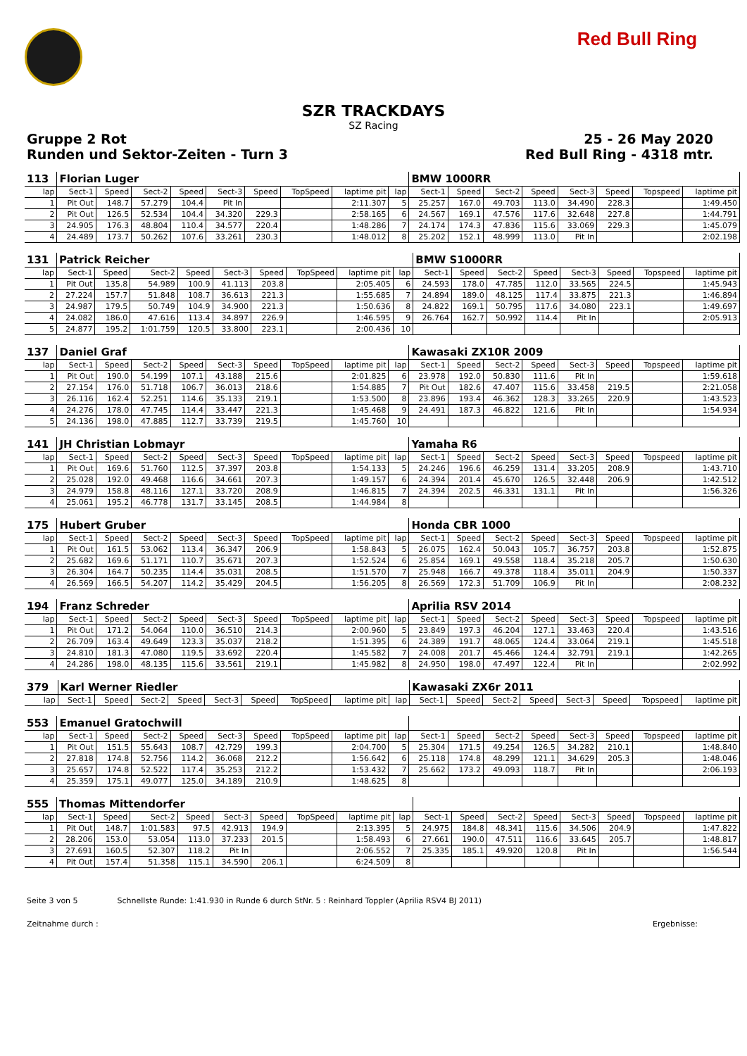Red Bull Ring
SZR TRACKDAYS
SZ Racing
Gruppe 2 Rot 25 - 26 May 2020
Runden und Sektor-Zeiten - Turn 3 Red Bull Ring - 4318 mtr.
| 113 | Florian Luger | | | | | | | | | BMW 1000RR | | | | | | | |
| lap | Sect-1 | Speed | Sect-2 | Speed | Sect-3 | Speed | TopSpeed | laptime pit | lap | Sect-1 | Speed | Sect-2 | Speed | Sect-3 | Speed | Topspeed | laptime pit |
| 1 | Pit Out | 148.7 | 57.279 | 104.4 | Pit In | | | 2:11.307 | 5 | 25.257 | 167.0 | 49.703 | 113.0 | 34.490 | 228.3 | | 1:49.450 |
| 2 | Pit Out | 126.5 | 52.534 | 104.4 | 34.320 | 229.3 | | 2:58.165 | 6 | 24.567 | 169.1 | 47.576 | 117.6 | 32.648 | 227.8 | | 1:44.791 |
| 3 | 24.905 | 176.3 | 48.804 | 110.4 | 34.577 | 220.4 | | 1:48.286 | 7 | 24.174 | 174.3 | 47.836 | 115.6 | 33.069 | 229.3 | | 1:45.079 |
| 4 | 24.489 | 173.7 | 50.262 | 107.6 | 33.261 | 230.3 | | 1:48.012 | 8 | 25.202 | 152.1 | 48.999 | 113.0 | Pit In | | | 2:02.198 |
| 131 | Patrick Reicher | | | | | | | | | BMW S1000RR | | | | | | | |
| lap | Sect-1 | Speed | Sect-2 | Speed | Sect-3 | Speed | TopSpeed | laptime pit | lap | Sect-1 | Speed | Sect-2 | Speed | Sect-3 | Speed | Topspeed | laptime pit |
| 1 | Pit Out | 135.8 | 54.989 | 100.9 | 41.113 | 203.8 | | 2:05.405 | 6 | 24.593 | 178.0 | 47.785 | 112.0 | 33.565 | 224.5 | | 1:45.943 |
| 2 | 27.224 | 157.7 | 51.848 | 108.7 | 36.613 | 221.3 | | 1:55.685 | 7 | 24.894 | 189.0 | 48.125 | 117.4 | 33.875 | 221.3 | | 1:46.894 |
| 3 | 24.987 | 179.5 | 50.749 | 104.9 | 34.900 | 221.3 | | 1:50.636 | 8 | 24.822 | 169.1 | 50.795 | 117.6 | 34.080 | 223.1 | | 1:49.697 |
| 4 | 24.082 | 186.0 | 47.616 | 113.4 | 34.897 | 226.9 | | 1:46.595 | 9 | 26.764 | 162.7 | 50.992 | 114.4 | Pit In | | | 2:05.913 |
| 5 | 24.877 | 195.2 | 1:01.759 | 120.5 | 33.800 | 223.1 | | 2:00.436 | 10 | | | | | | | | |
| 137 | Daniel Graf | | | | | | | | | Kawasaki ZX10R 2009 | | | | | | | |
| lap | Sect-1 | Speed | Sect-2 | Speed | Sect-3 | Speed | TopSpeed | laptime pit | lap | Sect-1 | Speed | Sect-2 | Speed | Sect-3 | Speed | Topspeed | laptime pit |
| 1 | Pit Out | 190.0 | 54.199 | 107.1 | 43.188 | 215.6 | | 2:01.825 | 6 | 23.978 | 192.0 | 50.830 | 111.6 | Pit In | | | 1:59.618 |
| 2 | 27.154 | 176.0 | 51.718 | 106.7 | 36.013 | 218.6 | | 1:54.885 | 7 | Pit Out | 182.6 | 47.407 | 115.6 | 33.458 | 219.5 | | 2:21.058 |
| 3 | 26.116 | 162.4 | 52.251 | 114.6 | 35.133 | 219.1 | | 1:53.500 | 8 | 23.896 | 193.4 | 46.362 | 128.3 | 33.265 | 220.9 | | 1:43.523 |
| 4 | 24.276 | 178.0 | 47.745 | 114.4 | 33.447 | 221.3 | | 1:45.468 | 9 | 24.491 | 187.3 | 46.822 | 121.6 | Pit In | | | 1:54.934 |
| 5 | 24.136 | 198.0 | 47.885 | 112.7 | 33.739 | 219.5 | | 1:45.760 | 10 | | | | | | | | |
| 141 | JH Christian Lobmayr | | | | | | | | | Yamaha R6 | | | | | | | |
| lap | Sect-1 | Speed | Sect-2 | Speed | Sect-3 | Speed | TopSpeed | laptime pit | lap | Sect-1 | Speed | Sect-2 | Speed | Sect-3 | Speed | Topspeed | laptime pit |
| 1 | Pit Out | 169.6 | 51.760 | 112.5 | 37.397 | 203.8 | | 1:54.133 | 5 | 24.246 | 196.6 | 46.259 | 131.4 | 33.205 | 208.9 | | 1:43.710 |
| 2 | 25.028 | 192.0 | 49.468 | 116.6 | 34.661 | 207.3 | | 1:49.157 | 6 | 24.394 | 201.4 | 45.670 | 126.5 | 32.448 | 206.9 | | 1:42.512 |
| 3 | 24.979 | 158.8 | 48.116 | 127.1 | 33.720 | 208.9 | | 1:46.815 | 7 | 24.394 | 202.5 | 46.331 | 131.1 | Pit In | | | 1:56.326 |
| 4 | 25.061 | 195.2 | 46.778 | 131.7 | 33.145 | 208.5 | | 1:44.984 | 8 | | | | | | | | |
| 175 | Hubert Gruber | | | | | | | | | Honda CBR 1000 | | | | | | | |
| lap | Sect-1 | Speed | Sect-2 | Speed | Sect-3 | Speed | TopSpeed | laptime pit | lap | Sect-1 | Speed | Sect-2 | Speed | Sect-3 | Speed | Topspeed | laptime pit |
| 1 | Pit Out | 161.5 | 53.062 | 113.4 | 36.347 | 206.9 | | 1:58.843 | 5 | 26.075 | 162.4 | 50.043 | 105.7 | 36.757 | 203.8 | | 1:52.875 |
| 2 | 25.682 | 169.6 | 51.171 | 110.7 | 35.671 | 207.3 | | 1:52.524 | 6 | 25.854 | 169.1 | 49.558 | 118.4 | 35.218 | 205.7 | | 1:50.630 |
| 3 | 26.304 | 164.7 | 50.235 | 114.4 | 35.031 | 208.5 | | 1:51.570 | 7 | 25.948 | 166.7 | 49.378 | 118.4 | 35.011 | 204.9 | | 1:50.337 |
| 4 | 26.569 | 166.5 | 54.207 | 114.2 | 35.429 | 204.5 | | 1:56.205 | 8 | 26.569 | 172.3 | 51.709 | 106.9 | Pit In | | | 2:08.232 |
| 194 | Franz Schreder | | | | | | | | | Aprilia RSV 2014 | | | | | | | |
| lap | Sect-1 | Speed | Sect-2 | Speed | Sect-3 | Speed | TopSpeed | laptime pit | lap | Sect-1 | Speed | Sect-2 | Speed | Sect-3 | Speed | Topspeed | laptime pit |
| 1 | Pit Out | 171.2 | 54.064 | 110.0 | 36.510 | 214.3 | | 2:00.960 | 5 | 23.849 | 197.3 | 46.204 | 127.1 | 33.463 | 220.4 | | 1:43.516 |
| 2 | 26.709 | 163.4 | 49.649 | 123.3 | 35.037 | 218.2 | | 1:51.395 | 6 | 24.389 | 191.7 | 48.065 | 124.4 | 33.064 | 219.1 | | 1:45.518 |
| 3 | 24.810 | 181.3 | 47.080 | 119.5 | 33.692 | 220.4 | | 1:45.582 | 7 | 24.008 | 201.7 | 45.466 | 124.4 | 32.791 | 219.1 | | 1:42.265 |
| 4 | 24.286 | 198.0 | 48.135 | 115.6 | 33.561 | 219.1 | | 1:45.982 | 8 | 24.950 | 198.0 | 47.497 | 122.4 | Pit In | | | 2:02.992 |
| 379 | Karl Werner Riedler | | | | | | | | | Kawasaki ZX6r 2011 | | | | | | | |
| lap | Sect-1 | Speed | Sect-2 | Speed | Sect-3 | Speed | TopSpeed | laptime pit | lap | Sect-1 | Speed | Sect-2 | Speed | Sect-3 | Speed | Topspeed | laptime pit |
| 553 | Emanuel Gratochwill | | | | | | | | | | | | | | | | |
| lap | Sect-1 | Speed | Sect-2 | Speed | Sect-3 | Speed | TopSpeed | laptime pit | lap | Sect-1 | Speed | Sect-2 | Speed | Sect-3 | Speed | Topspeed | laptime pit |
| 1 | Pit Out | 151.5 | 55.643 | 108.7 | 42.729 | 199.3 | | 2:04.700 | 5 | 25.304 | 171.5 | 49.254 | 126.5 | 34.282 | 210.1 | | 1:48.840 |
| 2 | 27.818 | 174.8 | 52.756 | 114.2 | 36.068 | 212.2 | | 1:56.642 | 6 | 25.118 | 174.8 | 48.299 | 121.1 | 34.629 | 205.3 | | 1:48.046 |
| 3 | 25.657 | 174.8 | 52.522 | 117.4 | 35.253 | 212.2 | | 1:53.432 | 7 | 25.662 | 173.2 | 49.093 | 118.7 | Pit In | | | 2:06.193 |
| 4 | 25.359 | 175.1 | 49.077 | 125.0 | 34.189 | 210.9 | | 1:48.625 | 8 | | | | | | | | |
| 555 | Thomas Mittendorfer | | | | | | | | | | | | | | | | |
| lap | Sect-1 | Speed | Sect-2 | Speed | Sect-3 | Speed | TopSpeed | laptime pit | lap | Sect-1 | Speed | Sect-2 | Speed | Sect-3 | Speed | Topspeed | laptime pit |
| 1 | Pit Out | 148.7 | 1:01.583 | 97.5 | 42.913 | 194.9 | | 2:13.395 | 5 | 24.975 | 184.8 | 48.341 | 115.6 | 34.506 | 204.9 | | 1:47.822 |
| 2 | 28.206 | 153.0 | 53.054 | 113.0 | 37.233 | 201.5 | | 1:58.493 | 6 | 27.661 | 190.0 | 47.511 | 116.6 | 33.645 | 205.7 | | 1:48.817 |
| 3 | 27.691 | 160.5 | 52.307 | 118.2 | Pit In | | | 2:06.552 | 7 | 25.335 | 185.1 | 49.920 | 120.8 | Pit In | | | 1:56.544 |
| 4 | Pit Out | 157.4 | 51.358 | 115.1 | 34.590 | 206.1 | | 6:24.509 | 8 | | | | | | | | |
Seite 3 von 5 Schnellste Runde: 1:41.930 in Runde 6 durch StNr. 5 : Reinhard Toppler (Aprilia RSV4 BJ 2011)
Zeitnahme durch : Ergebnisse: